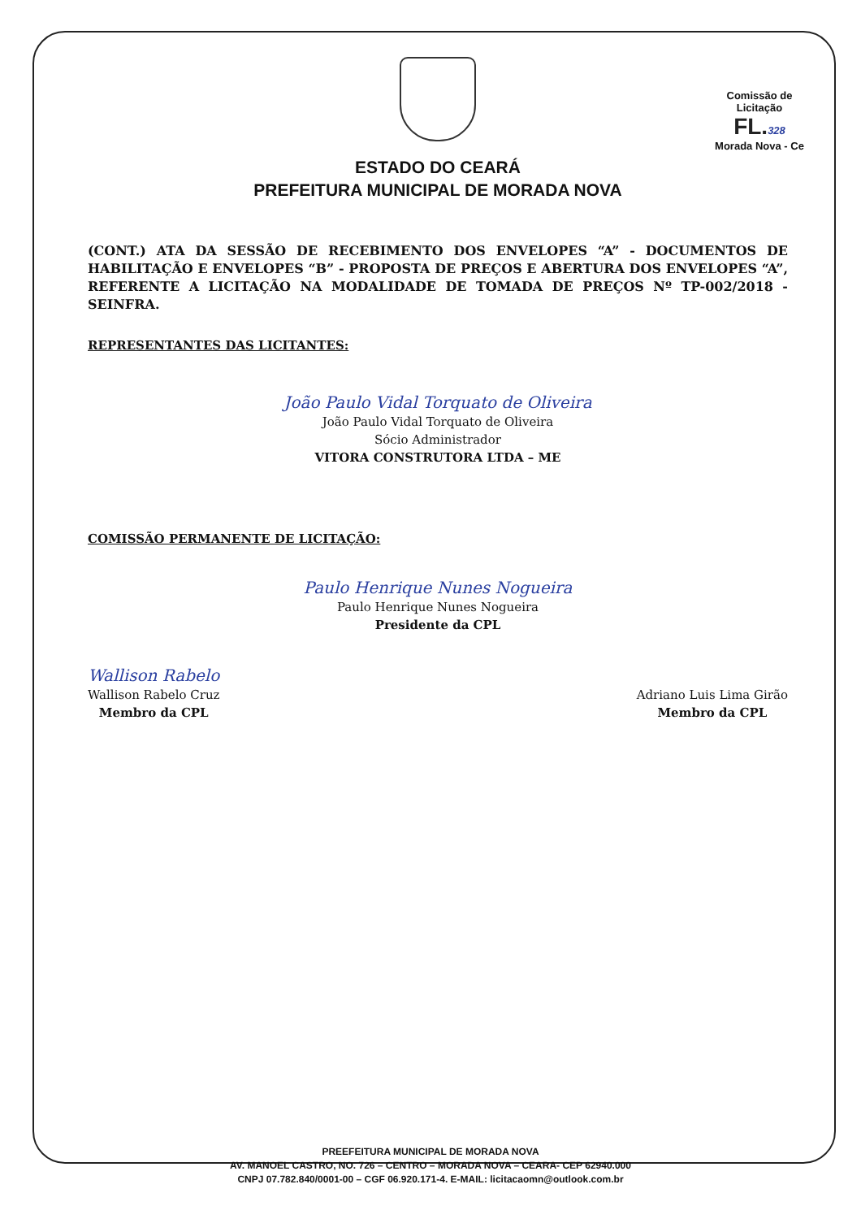ESTADO DO CEARÁ
PREFEITURA MUNICIPAL DE MORADA NOVA
Comissão de Licitação
FL. 328
Morada Nova - Ce
(CONT.) ATA DA SESSÃO DE RECEBIMENTO DOS ENVELOPES “A” - DOCUMENTOS DE HABILITAÇÃO E ENVELOPES “B” - PROPOSTA DE PREÇOS E ABERTURA DOS ENVELOPES “A”, REFERENTE A LICITAÇÃO NA MODALIDADE DE TOMADA DE PREÇOS Nº TP-002/2018 - SEINFRA.
REPRESENTANTES DAS LICITANTES:
João Paulo Vidal Torquato de Oliveira
João Paulo Vidal Torquato de Oliveira
Sócio Administrador
VITORA CONSTRUTORA LTDA – ME
COMISSÃO PERMANENTE DE LICITAÇÃO:
Paulo Henrique Nunes Nogueira
Paulo Henrique Nunes Nogueira
Presidente da CPL
Wallison Rabelo
Wallison Rabelo Cruz
Membro da CPL
Adriano Luis Lima Girão
Membro da CPL
PREEFEITURA MUNICIPAL DE MORADA NOVA
AV. MANOEL CASTRO, NO. 726 – CENTRO – MORADA NOVA – CEARA- CEP 62940.000
CNPJ 07.782.840/0001-00 – CGF 06.920.171-4. E-MAIL: licitacaomn@outlook.com.br